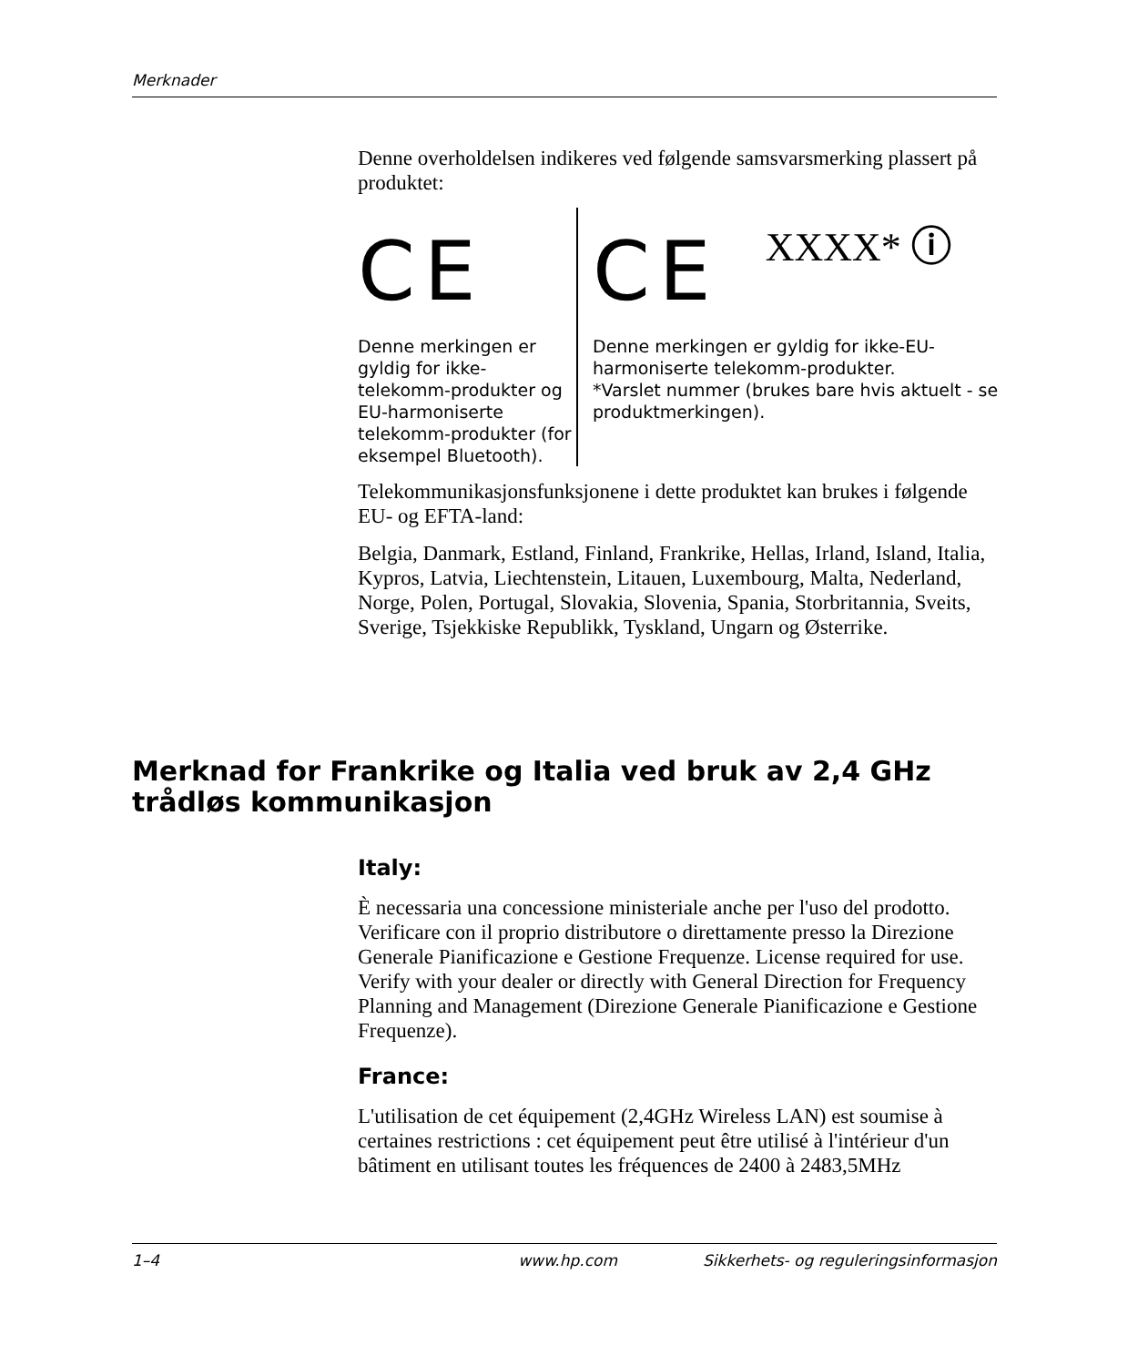Merknader
Denne overholdelsen indikeres ved følgende samsvarsmerking plassert på produktet:
CE
Denne merkingen er gyldig for ikke-telekomm-produkter og EU-harmoniserte telekomm-produkter (for eksempel Bluetooth).
CE XXXX* ⓘ
Denne merkingen er gyldig for ikke-EU-harmoniserte telekomm-produkter.
*Varslet nummer (brukes bare hvis aktuelt - se produktmerkingen).
Telekommunikasjonsfunksjonene i dette produktet kan brukes i følgende EU- og EFTA-land:
Belgia, Danmark, Estland, Finland, Frankrike, Hellas, Irland, Island, Italia, Kypros, Latvia, Liechtenstein, Litauen, Luxembourg, Malta, Nederland, Norge, Polen, Portugal, Slovakia, Slovenia, Spania, Storbritannia, Sveits, Sverige, Tsjekkiske Republikk, Tyskland, Ungarn og Østerrike.
Merknad for Frankrike og Italia ved bruk av 2,4 GHz trådløs kommunikasjon
Italy:
È necessaria una concessione ministeriale anche per l'uso del prodotto. Verificare con il proprio distributore o direttamente presso la Direzione Generale Pianificazione e Gestione Frequenze. License required for use. Verify with your dealer or directly with General Direction for Frequency Planning and Management (Direzione Generale Pianificazione e Gestione Frequenze).
France:
L'utilisation de cet équipement (2,4GHz Wireless LAN) est soumise à certaines restrictions : cet équipement peut être utilisé à l'intérieur d'un bâtiment en utilisant toutes les fréquences de 2400 à 2483,5MHz
1–4 www.hp.com Sikkerhets- og reguleringsinformasjon